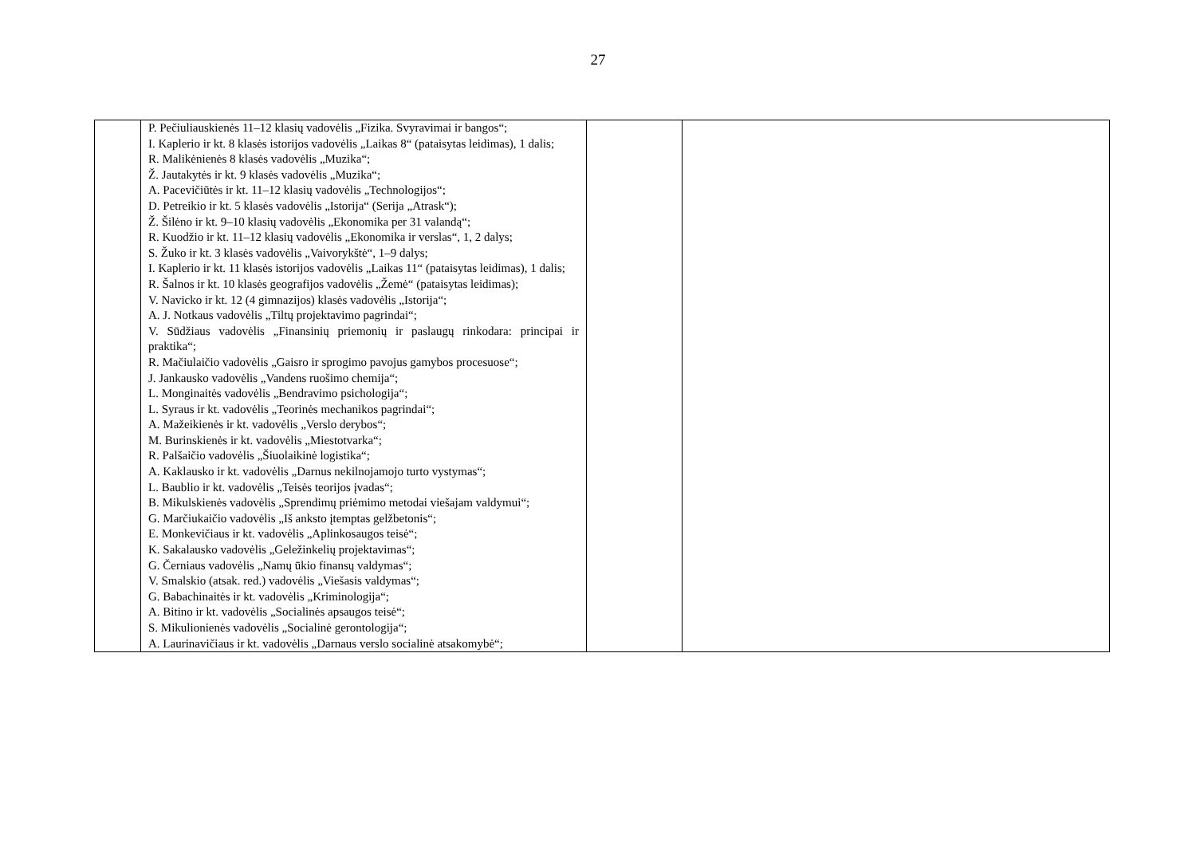27
| | P. Pečiuliauskienės 11–12 klasių vadovėlis „Fizika. Svyravimai ir bangos“; I. Kaplerio ir kt. 8 klasės istorijos vadovėlis „Laikas 8“ (pataisytas leidimas), 1 dalis; R. Malikėnienės 8 klasės vadovėlis „Muzika“; Ž. Jautakytės ir kt. 9 klasės vadovėlis „Muzika“; A. Pacevičiūtės ir kt. 11–12 klasių vadovėlis „Technologijos“; D. Petreikio ir kt. 5 klasės vadovėlis „Istorija“ (Serija „Atrask“); Ž. Šilėno ir kt. 9–10 klasių vadovėlis „Ekonomika per 31 valandą“; R. Kuodžio ir kt. 11–12 klasių vadovėlis „Ekonomika ir verslas“, 1, 2 dalys; S. Žuko ir kt. 3 klasės vadovėlis „Vaivorykštė“, 1–9 dalys; I. Kaplerio ir kt. 11 klasės istorijos vadovėlis „Laikas 11“ (pataisytas leidimas), 1 dalis; R. Šalnos ir kt. 10 klasės geografijos vadovėlis „Žemė“ (pataisytas leidimas); V. Navicko ir kt. 12 (4 gimnazijos) klasės vadovėlis „Istorija“; A. J. Notkaus vadovėlis „Tiltų projektavimo pagrindai“; V. Sūdžiaus vadovėlis „Finansinių priemonių ir paslaugų rinkodara: principai ir praktika“; R. Mačiulaičio vadovėlis „Gaisro ir sprogimo pavojus gamybos procesuose“; J. Jankausko vadovėlis „Vandens ruošimo chemija“; L. Monginaitės vadovėlis „Bendravimo psichologija“; L. Syraus ir kt. vadovėlis „Teorinės mechanikos pagrindai“; A. Mažeikienės ir kt. vadovėlis „Verslo derybos“; M. Burinskienės ir kt. vadovėlis „Miestotvarka“; R. Palšaičio vadovėlis „Šiuolaikinė logistika“; A. Kaklausko ir kt. vadovėlis „Darnus nekilnojamojo turto vystymas“; L. Baublio ir kt. vadovėlis „Teisės teorijos įvadas“; B. Mikulskienės vadovėlis „Sprendimų priėmimo metodai viešajam valdymui“; G. Marčiukaičio vadovėlis „Iš anksto įtemptas gelžbetonis“; E. Monkevičiaus ir kt. vadovėlis „Aplinkosaugos teisė“; K. Sakalausko vadovėlis „Geležinkelių projektavimas“; G. Černiaus vadovėlis „Namų ūkio finansų valdymas“; V. Smalskio (atsak. red.) vadovėlis „Viešasis valdymas“; G. Babachinaitės ir kt. vadovėlis „Kriminologija“; A. Bitino ir kt. vadovėlis „Socialinės apsaugos teisė“; S. Mikulionienės vadovėlis „Socialinė gerontologija“; A. Laurinavičiaus ir kt. vadovėlis „Darnaus verslo socialinė atsakomybė“; | | |